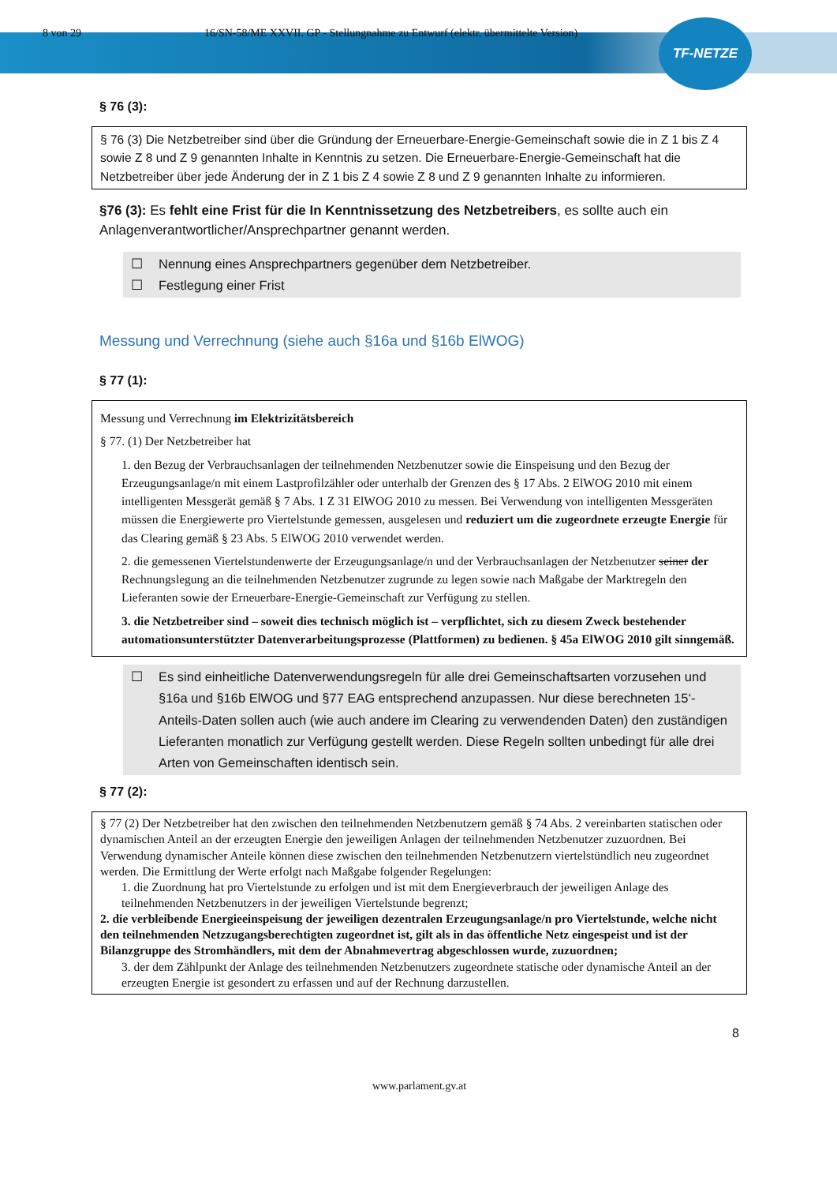TF-NETZE
8 von 29 16/SN-58/ME XXVII. GP - Stellungnahme zu Entwurf (elektr. übermittelte Version)
§ 76 (3):
§ 76 (3) Die Netzbetreiber sind über die Gründung der Erneuerbare-Energie-Gemeinschaft sowie die in Z 1 bis Z 4 sowie Z 8 und Z 9 genannten Inhalte in Kenntnis zu setzen. Die Erneuerbare-Energie-Gemeinschaft hat die Netzbetreiber über jede Änderung der in Z 1 bis Z 4 sowie Z 8 und Z 9 genannten Inhalte zu informieren.
§76 (3): Es fehlt eine Frist für die In Kenntnissetzung des Netzbetreibers, es sollte auch ein Anlagenverantwortlicher/Ansprechpartner genannt werden.
☐ Nennung eines Ansprechpartners gegenüber dem Netzbetreiber.
☐ Festlegung einer Frist
Messung und Verrechnung (siehe auch §16a und §16b ElWOG)
§ 77 (1):
Messung und Verrechnung im Elektrizitätsbereich
§ 77. (1) Der Netzbetreiber hat
1. den Bezug der Verbrauchsanlagen der teilnehmenden Netzbenutzer sowie die Einspeisung und den Bezug der Erzeugungsanlage/n mit einem Lastprofilzähler oder unterhalb der Grenzen des § 17 Abs. 2 ElWOG 2010 mit einem intelligenten Messgerät gemäß § 7 Abs. 1 Z 31 ElWOG 2010 zu messen. Bei Verwendung von intelligenten Messgeräten müssen die Energiewerte pro Viertelstunde gemessen, ausgelesen und reduziert um die zugeordnete erzeugte Energie für das Clearing gemäß § 23 Abs. 5 ElWOG 2010 verwendet werden.
2. die gemessenen Viertelstundenwerte der Erzeugungsanlage/n und der Verbrauchsanlagen der Netzbenutzer seiner der Rechnungslegung an die teilnehmenden Netzbenutzer zugrunde zu legen sowie nach Maßgabe der Marktregeln den Lieferanten sowie der Erneuerbare-Energie-Gemeinschaft zur Verfügung zu stellen.
3. die Netzbetreiber sind – soweit dies technisch möglich ist – verpflichtet, sich zu diesem Zweck bestehender automationsunterstützter Datenverarbeitungsprozesse (Plattformen) zu bedienen. § 45a ElWOG 2010 gilt sinngemäß.
☐ Es sind einheitliche Datenverwendungsregeln für alle drei Gemeinschaftsarten vorzusehen und §16a und §16b ElWOG und §77 EAG entsprechend anzupassen. Nur diese berechneten 15‘-Anteils-Daten sollen auch (wie auch andere im Clearing zu verwendenden Daten) den zuständigen Lieferanten monatlich zur Verfügung gestellt werden. Diese Regeln sollten unbedingt für alle drei Arten von Gemeinschaften identisch sein.
§ 77 (2):
§ 77 (2) Der Netzbetreiber hat den zwischen den teilnehmenden Netzbenutzern gemäß § 74 Abs. 2 vereinbarten statischen oder dynamischen Anteil an der erzeugten Energie den jeweiligen Anlagen der teilnehmenden Netzbenutzer zuzuordnen. Bei Verwendung dynamischer Anteile können diese zwischen den teilnehmenden Netzbenutzern viertelstündlich neu zugeordnet werden. Die Ermittlung der Werte erfolgt nach Maßgabe folgender Regelungen:
1. die Zuordnung hat pro Viertelstunde zu erfolgen und ist mit dem Energieverbrauch der jeweiligen Anlage des teilnehmenden Netzbenutzers in der jeweiligen Viertelstunde begrenzt;
2. die verbleibende Energieeinspeisung der jeweiligen dezentralen Erzeugungsanlage/n pro Viertelstunde, welche nicht den teilnehmenden Netzzugangsberechtigten zugeordnet ist, gilt als in das öffentliche Netz eingespeist und ist der Bilanzgruppe des Stromhändlers, mit dem der Abnahmevertrag abgeschlossen wurde, zuzuordnen;
3. der dem Zählpunkt der Anlage des teilnehmenden Netzbenutzers zugeordnete statische oder dynamische Anteil an der erzeugten Energie ist gesondert zu erfassen und auf der Rechnung darzustellen.
8
www.parlament.gv.at